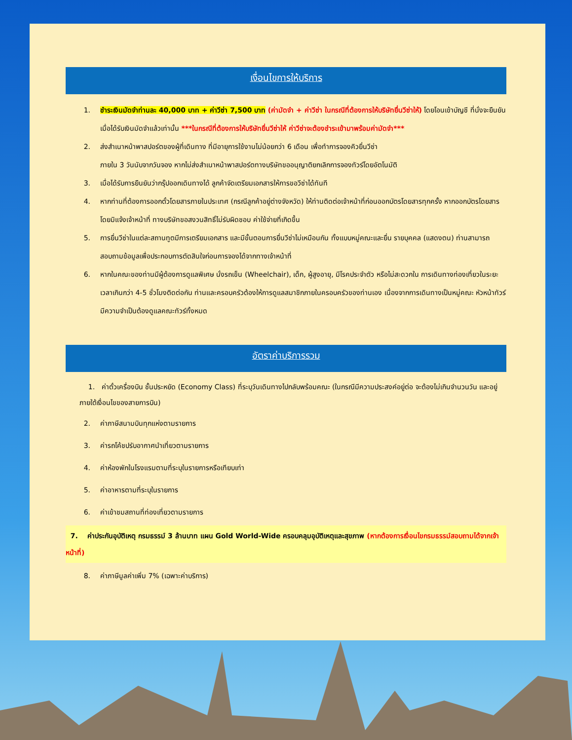เงื่อนไขการให้บริการ
1. ชำระเงินมัดจำท่านละ 40,000 บาท + ค่าวีซ่า 7,500 บาท (ค่ามัดจำ + ค่าวีซ่า ในกรณีที่ต้องการให้บริษัทยื่นวีซ่าให้) โดยโอนเข้าบัญชี ที่นั่งจะยืนยันเมื่อได้รับเงินมัดจำแล้วเท่านั้น ***ในกรณีที่ต้องการให้บริษัทยื่นวีซ่าให้ ค่าวีซ่าจะต้องชำระเข้ามาพร้อมค่ามัดจำ***
2. ส่งสำเนาหน้าพาสปอร์ตของผู้ที่เดินทาง ที่มีอายุการใช้งานไม่น้อยกว่า 6 เดือน เพื่อทำการจองคิวยื่นวีซ่า
ภายใน 3 วันนับจากวันจอง หากไม่ส่งสำเนาหน้าพาสปอร์ตทางบริษัทขออนุญาติยกเลิกการจองทัวร์โดยอัตโนมัติ
3. เมื่อได้รับการยืนยันว่ากรุ๊ปออกเดินทางได้ ลูกค้าจัดเตรียมเอกสารให้การขอวีซ่าได้ทันที
4. หากท่านที่ต้องการออกตั๋วโดยสารภายในประเทศ (กรณีลูกค้าอยู่ต่างจังหวัด) ให้ท่านติดต่อเจ้าหน้าที่ก่อนออกบัตรโดยสารทุกครั้ง หากออกบัตรโดยสารโดยมิแจ้งเจ้าหน้าที่ ทางบริษัทขอสงวนสิทธิ์ไม่รับผิดชอบ ค่าใช้จ่ายที่เกิดขึ้น
5. การยื่นวีซ่าในแต่ละสถานทูตมีการเตรียมเอกสาร และมีขั้นตอนการยื่นวีซ่าไม่เหมือนกัน ทั้งแบบหมู่คณะและยื่น รายบุคคล (แสดงตน) ท่านสามารถสอบถามข้อมูลเพื่อประกอบการตัดสินใจก่อนการจองได้จากทางเจ้าหน้าที่
6. หากในคณะของท่านมีผู้ต้องการดูแลพิเศษ นั่งรถเข็น (Wheelchair), เด็ก, ผู้สูงอายุ, มีโรคประจำตัว หรือไม่สะดวกใน การเดินทางท่องเที่ยวในระยะเวลาเกินกว่า 4-5 ชั่วโมงติดต่อกัน ท่านและครอบครัวต้องให้การดูแลสมาชิกภายในครอบครัวของท่านเอง เนื่องจากการเดินทางเป็นหมู่คณะ หัวหน้าทัวร์มีความจำเป็นต้องดูแลคณะทัวร์ทั้งหมด
อัตราค่าบริการรวม
1. ค่าตั๋วเครื่องบิน ชั้นประหยัด (Economy Class) ที่ระบุวันเดินทางไปกลับพร้อมคณะ (ในกรณีมีความประสงค์อยู่ต่อ จะต้องไม่เกินจำนวนวัน และอยู่ภายใต้เงื่อนไขของสายการบิน)
2. ค่าภาษีสนามบินทุกแห่งตามรายการ
3. ค่ารถโค้ชปรับอากาศนำเที่ยวตามรายการ
4. ค่าห้องพักในโรงแรมตามที่ระบุในรายการหรือเทียบเท่า
5. ค่าอาหารตามที่ระบุในรายการ
6. ค่าเข้าชมสถานที่ท่องเที่ยวตามรายการ
7. ค่าประกันอุบัติเหตุ กรมธรรม์ 3 ล้านบาท แผน Gold World-Wide ครอบคลุมอุบัติเหตุและสุขภาพ (หากต้องการเงื่อนไขกรมธรรม์สอบถามได้จากเจ้าหน้าที่)
8. ค่าภาษีมูลค่าเพิ่ม 7% (เฉพาะค่าบริการ)